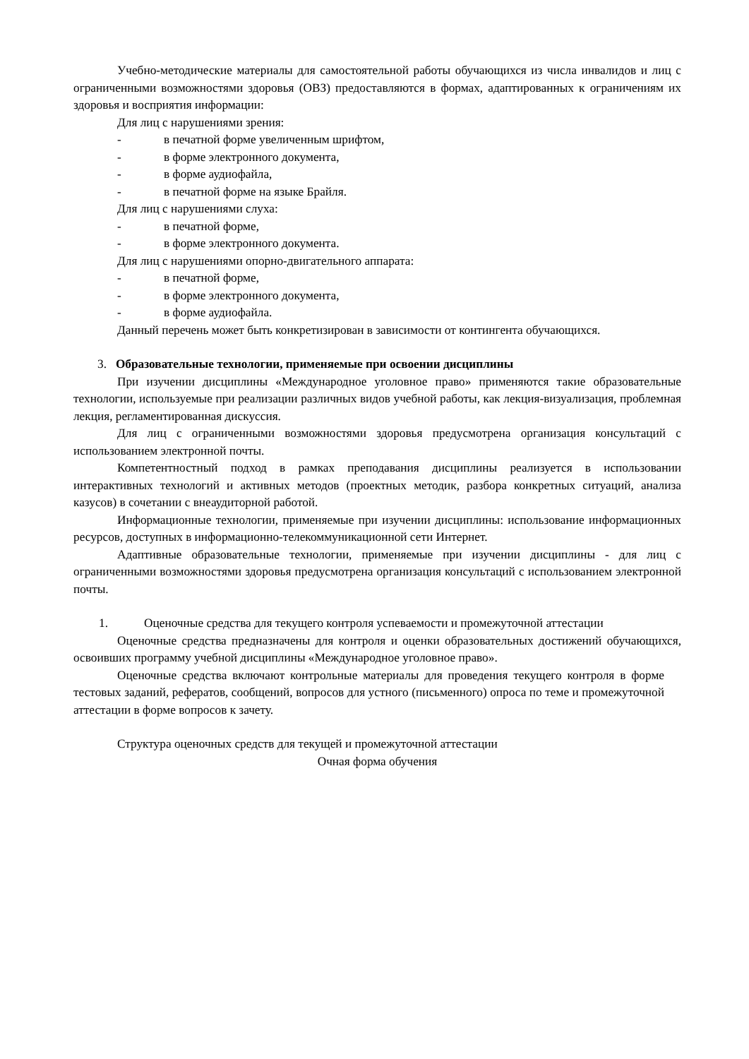Учебно-методические материалы для самостоятельной работы обучающихся из числа инвалидов и лиц с ограниченными возможностями здоровья (ОВЗ) предоставляются в формах, адаптированных к ограничениям их здоровья и восприятия информации:
Для лиц с нарушениями зрения:
- в печатной форме увеличенным шрифтом,
- в форме электронного документа,
- в форме аудиофайла,
- в печатной форме на языке Брайля.
Для лиц с нарушениями слуха:
- в печатной форме,
- в форме электронного документа.
Для лиц с нарушениями опорно-двигательного аппарата:
- в печатной форме,
- в форме электронного документа,
- в форме аудиофайла.
Данный перечень может быть конкретизирован в зависимости от контингента обучающихся.
3. Образовательные технологии, применяемые при освоении дисциплины
При изучении дисциплины «Международное уголовное право» применяются такие образовательные технологии, используемые при реализации различных видов учебной работы, как лекция-визуализация, проблемная лекция, регламентированная дискуссия.
Для лиц с ограниченными возможностями здоровья предусмотрена организация консультаций с использованием электронной почты.
Компетентностный подход в рамках преподавания дисциплины реализуется в использовании интерактивных технологий и активных методов (проектных методик, разбора конкретных ситуаций, анализа казусов) в сочетании с внеаудиторной работой.
Информационные технологии, применяемые при изучении дисциплины: использование информационных ресурсов, доступных в информационно-телекоммуникационной сети Интернет.
Адаптивные образовательные технологии, применяемые при изучении дисциплины - для лиц с ограниченными возможностями здоровья предусмотрена организация консультаций с использованием электронной почты.
1. Оценочные средства для текущего контроля успеваемости и промежуточной аттестации
Оценочные средства предназначены для контроля и оценки образовательных достижений обучающихся, освоивших программу учебной дисциплины «Международное уголовное право».
Оценочные средства включают контрольные материалы для проведения текущего контроля в форме тестовых заданий, рефератов, сообщений, вопросов для устного (письменного) опроса по теме и промежуточной аттестации в форме вопросов к зачету.
Структура оценочных средств для текущей и промежуточной аттестации
Очная форма обучения